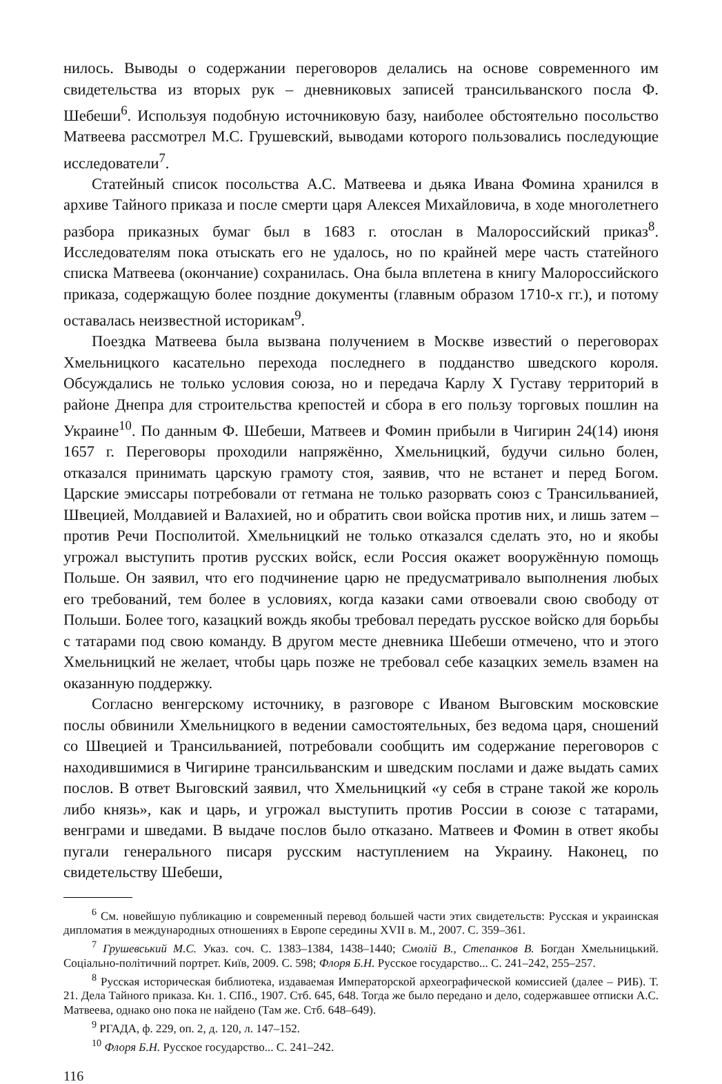нилось. Выводы о содержании переговоров делались на основе современного им свидетельства из вторых рук – дневниковых записей трансильванского посла Ф. Шебеши<sup>6</sup>. Используя подобную источниковую базу, наиболее обстоятельно посольство Матвеева рассмотрел М.С. Грушевский, выводами которого пользовались последующие исследователи<sup>7</sup>.
Статейный список посольства А.С. Матвеева и дьяка Ивана Фомина хранился в архиве Тайного приказа и после смерти царя Алексея Михайловича, в ходе многолетнего разбора приказных бумаг был в 1683 г. отослан в Малороссийский приказ<sup>8</sup>. Исследователям пока отыскать его не удалось, но по крайней мере часть статейного списка Матвеева (окончание) сохранилась. Она была вплетена в книгу Малороссийского приказа, содержащую более поздние документы (главным образом 1710-х гг.), и потому оставалась неизвестной историкам<sup>9</sup>.
Поездка Матвеева была вызвана получением в Москве известий о переговорах Хмельницкого касательно перехода последнего в подданство шведского короля. Обсуждались не только условия союза, но и передача Карлу Х Густаву территорий в районе Днепра для строительства крепостей и сбора в его пользу торговых пошлин на Украине<sup>10</sup>. По данным Ф. Шебеши, Матвеев и Фомин прибыли в Чигирин 24(14) июня 1657 г. Переговоры проходили напряжённо, Хмельницкий, будучи сильно болен, отказался принимать царскую грамоту стоя, заявив, что не встанет и перед Богом. Царские эмиссары потребовали от гетмана не только разорвать союз с Трансильванией, Швецией, Молдавией и Валахией, но и обратить свои войска против них, и лишь затем – против Речи Посполитой. Хмельницкий не только отказался сделать это, но и якобы угрожал выступить против русских войск, если Россия окажет вооружённую помощь Польше. Он заявил, что его подчинение царю не предусматривало выполнения любых его требований, тем более в условиях, когда казаки сами отвоевали свою свободу от Польши. Более того, казацкий вождь якобы требовал передать русское войско для борьбы с татарами под свою команду. В другом месте дневника Шебеши отмечено, что и этого Хмельницкий не желает, чтобы царь позже не требовал себе казацких земель взамен на оказанную поддержку.
Согласно венгерскому источнику, в разговоре с Иваном Выговским московские послы обвинили Хмельницкого в ведении самостоятельных, без ведома царя, сношений со Швецией и Трансильванией, потребовали сообщить им содержание переговоров с находившимися в Чигирине трансильванским и шведским послами и даже выдать самих послов. В ответ Выговский заявил, что Хмельницкий «у себя в стране такой же король либо князь», как и царь, и угрожал выступить против России в союзе с татарами, венграми и шведами. В выдаче послов было отказано. Матвеев и Фомин в ответ якобы пугали генерального писаря русским наступлением на Украину. Наконец, по свидетельству Шебеши,
<sup>6</sup> См. новейшую публикацию и современный перевод большей части этих свидетельств: Русская и украинская дипломатия в международных отношениях в Европе середины XVII в. М., 2007. С. 359–361.
<sup>7</sup> Грушевський М.С. Указ. соч. С. 1383–1384, 1438–1440; Смолій В., Степанков В. Богдан Хмельницький. Соціально-політичний портрет. Київ, 2009. С. 598; Флоря Б.Н. Русское государство... С. 241–242, 255–257.
<sup>8</sup> Русская историческая библиотека, издаваемая Императорской археографической комиссией (далее – РИБ). Т. 21. Дела Тайного приказа. Кн. 1. СПб., 1907. Стб. 645, 648. Тогда же было передано и дело, содержавшее отписки А.С. Матвеева, однако оно пока не найдено (Там же. Стб. 648–649).
<sup>9</sup> РГАДА, ф. 229, оп. 2, д. 120, л. 147–152.
<sup>10</sup> Флоря Б.Н. Русское государство... С. 241–242.
116